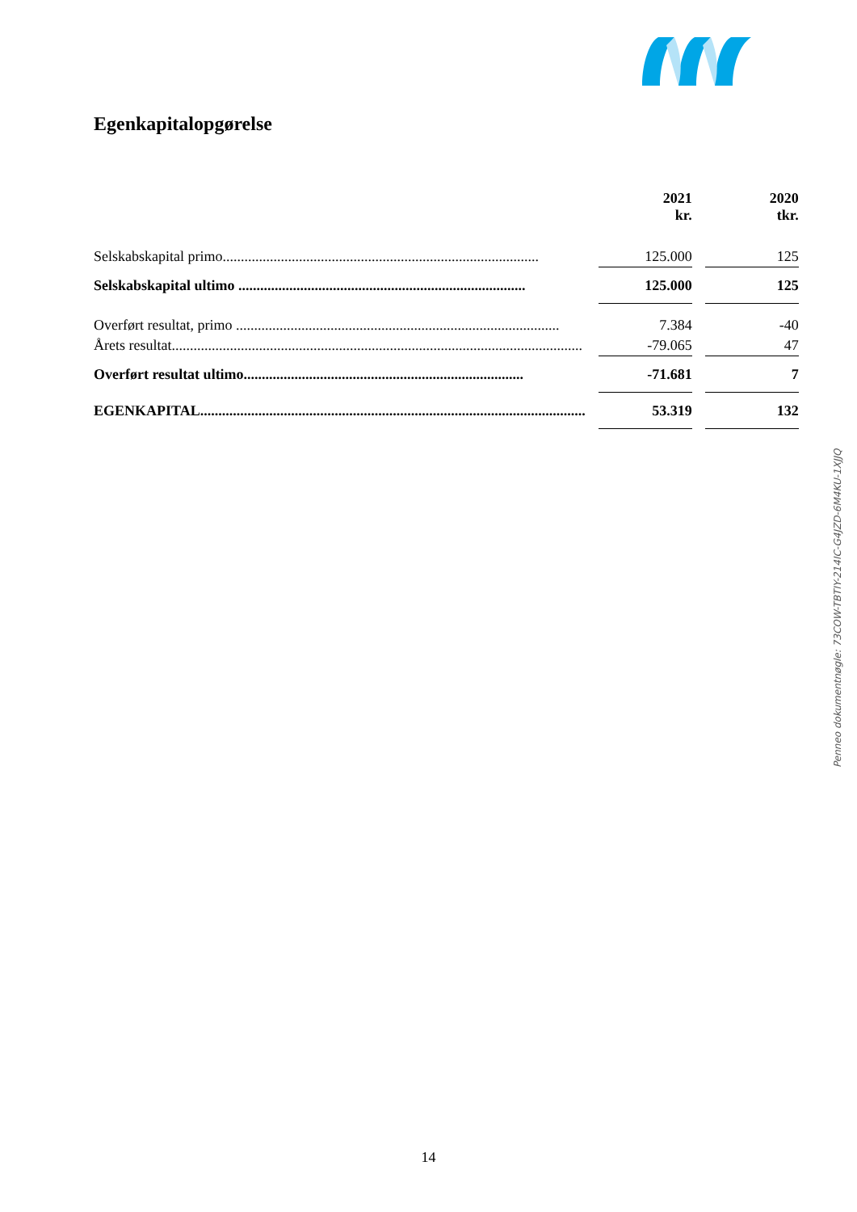Egenkapitalopgørelse
| | | 2021 kr. | | 2020 tkr. |
| --- | --- | --- | --- | --- |
| Selskabskapital primo....................................................................................... | | 125.000 | | 125 |
| Selskabskapital ultimo ............................................................................... | | 125.000 | | 125 |
| Overført resultat, primo ......................................................................................... | | 7.384 | | -40 |
| Årets resultat................................................................................................................. | | -79.065 | | 47 |
| Overført resultat ultimo............................................................................. | | -71.681 | | 7 |
| EGENKAPITAL.......................................................................................................... | | 53.319 | | 132 |
Penneo dokumentnøgle: 73COW-TBTIY-214IC-G4JZD-6M4KU-1XJJQ
14